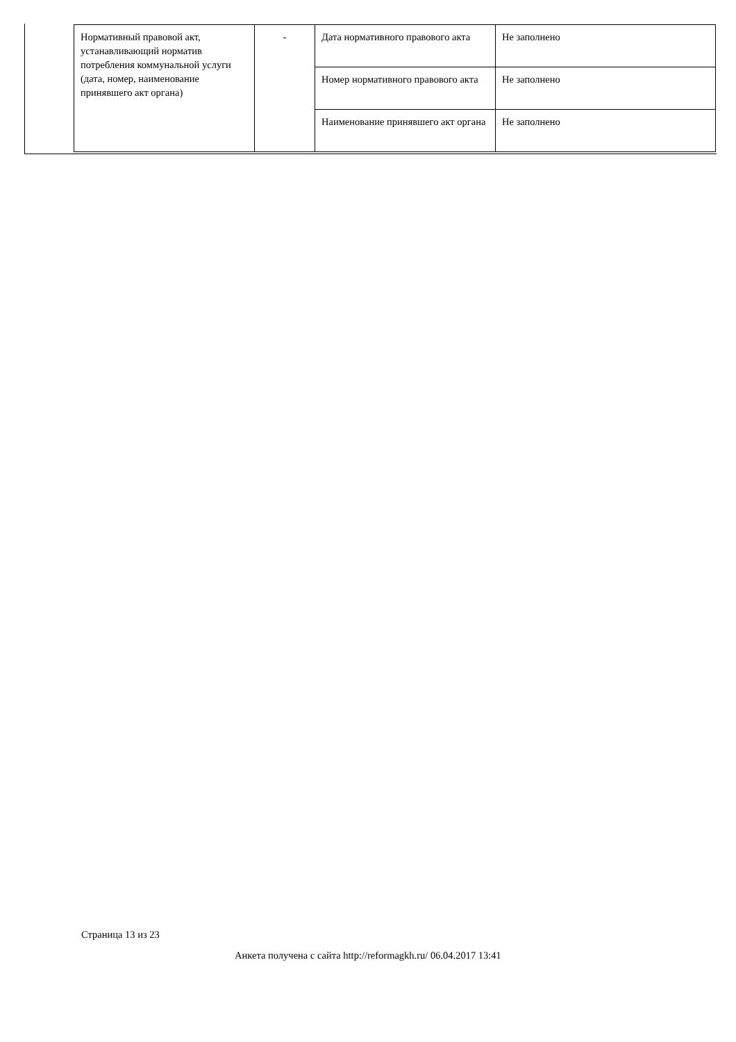| Нормативный правовой акт, устанавливающий норматив потребления коммунальной услуги (дата, номер, наименование принявшего акт органа) | - | Дата нормативного правового акта | Не заполнено |
| | | Номер нормативного правового акта | Не заполнено |
| | | Наименование принявшего акт органа | Не заполнено |
Страница 13 из 23
Анкета получена с сайта http://reformagkh.ru/ 06.04.2017 13:41